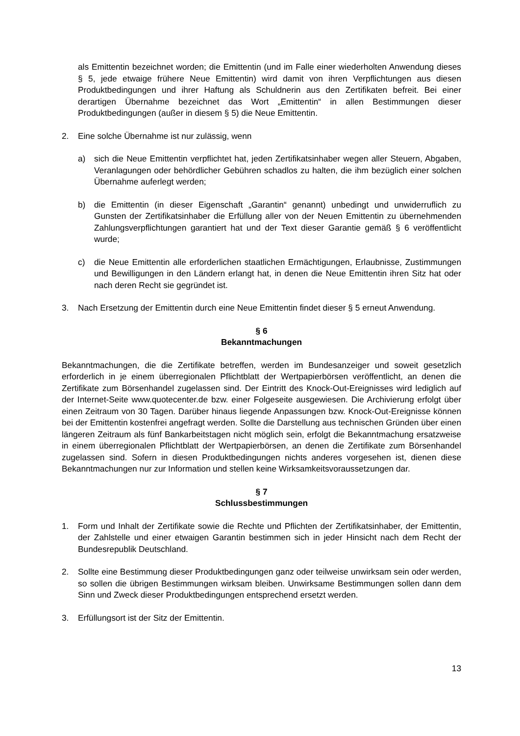als Emittentin bezeichnet worden; die Emittentin (und im Falle einer wiederholten Anwendung dieses § 5, jede etwaige frühere Neue Emittentin) wird damit von ihren Verpflichtungen aus diesen Produktbedingungen und ihrer Haftung als Schuldnerin aus den Zertifikaten befreit. Bei einer derartigen Übernahme bezeichnet das Wort „Emittentin“ in allen Bestimmungen dieser Produktbedingungen (außer in diesem § 5) die Neue Emittentin.
2. Eine solche Übernahme ist nur zulässig, wenn
a) sich die Neue Emittentin verpflichtet hat, jeden Zertifikatsinhaber wegen aller Steuern, Abgaben, Veranlagungen oder behördlicher Gebühren schadlos zu halten, die ihm bezüglich einer solchen Übernahme auferlegt werden;
b) die Emittentin (in dieser Eigenschaft „Garantin“ genannt) unbedingt und unwiderruflich zu Gunsten der Zertifikatsinhaber die Erfüllung aller von der Neuen Emittentin zu übernehmenden Zahlungsverpflichtungen garantiert hat und der Text dieser Garantie gemäß § 6 veröffentlicht wurde;
c) die Neue Emittentin alle erforderlichen staatlichen Ermächtigungen, Erlaubnisse, Zustimmungen und Bewilligungen in den Ländern erlangt hat, in denen die Neue Emittentin ihren Sitz hat oder nach deren Recht sie gegründet ist.
3. Nach Ersetzung der Emittentin durch eine Neue Emittentin findet dieser § 5 erneut Anwendung.
§ 6
Bekanntmachungen
Bekanntmachungen, die die Zertifikate betreffen, werden im Bundesanzeiger und soweit gesetzlich erforderlich in je einem überregionalen Pflichtblatt der Wertpapierbörsen veröffentlicht, an denen die Zertifikate zum Börsenhandel zugelassen sind. Der Eintritt des Knock-Out-Ereignisses wird lediglich auf der Internet-Seite www.quotecenter.de bzw. einer Folgeseite ausgewiesen. Die Archivierung erfolgt über einen Zeitraum von 30 Tagen. Darüber hinaus liegende Anpassungen bzw. Knock-Out-Ereignisse können bei der Emittentin kostenfrei angefragt werden. Sollte die Darstellung aus technischen Gründen über einen längeren Zeitraum als fünf Bankarbeitstagen nicht möglich sein, erfolgt die Bekanntmachung ersatzweise in einem überregionalen Pflichtblatt der Wertpapierbörsen, an denen die Zertifikate zum Börsenhandel zugelassen sind. Sofern in diesen Produktbedingungen nichts anderes vorgesehen ist, dienen diese Bekanntmachungen nur zur Information und stellen keine Wirksamkeitsvoraussetzungen dar.
§ 7
Schlussbestimmungen
1. Form und Inhalt der Zertifikate sowie die Rechte und Pflichten der Zertifikatsinhaber, der Emittentin, der Zahlstelle und einer etwaigen Garantin bestimmen sich in jeder Hinsicht nach dem Recht der Bundesrepublik Deutschland.
2. Sollte eine Bestimmung dieser Produktbedingungen ganz oder teilweise unwirksam sein oder werden, so sollen die übrigen Bestimmungen wirksam bleiben. Unwirksame Bestimmungen sollen dann dem Sinn und Zweck dieser Produktbedingungen entsprechend ersetzt werden.
3. Erfüllungsort ist der Sitz der Emittentin.
13